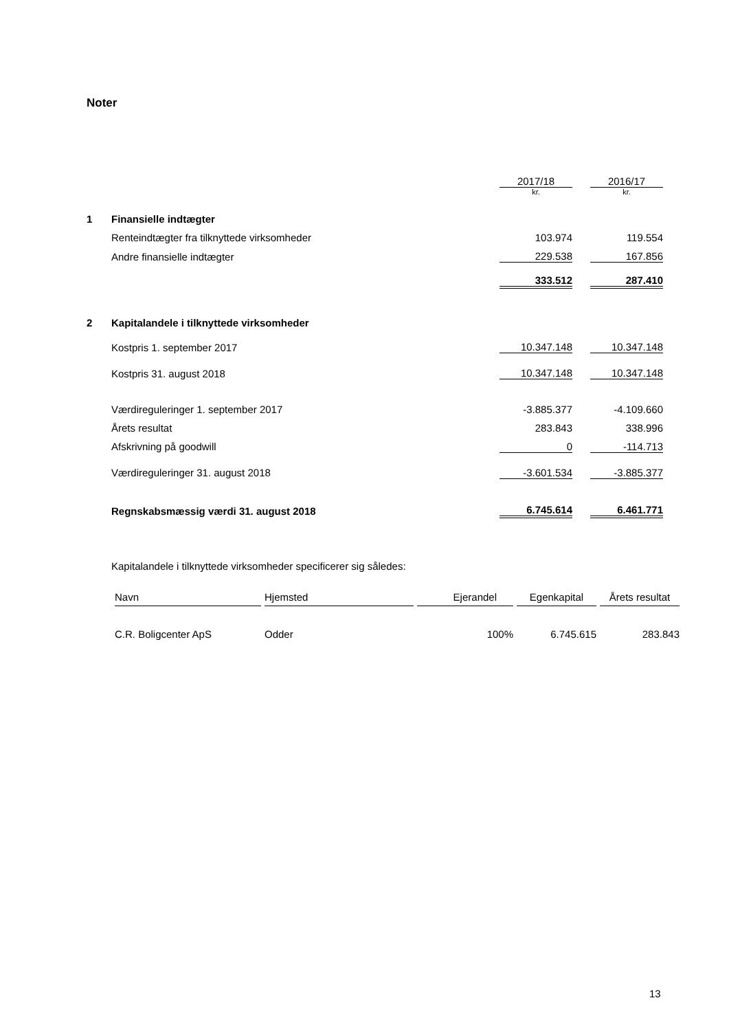Noter
| | | 2017/18 | | 2016/17 |
| | | kr. | | kr. |
| 1 | Finansielle indtægter | | | |
| | Renteindtægter fra tilknyttede virksomheder | 103.974 | | 119.554 |
| | Andre finansielle indtægter | 229.538 | | 167.856 |
| | | 333.512 | | 287.410 |
| 2 | Kapitalandele i tilknyttede virksomheder | | | |
| | Kostpris 1. september 2017 | 10.347.148 | | 10.347.148 |
| | Kostpris 31. august 2018 | 10.347.148 | | 10.347.148 |
| | Værdireguleringer 1. september 2017 | -3.885.377 | | -4.109.660 |
| | Årets resultat | 283.843 | | 338.996 |
| | Afskrivning på goodwill | 0 | | -114.713 |
| | Værdireguleringer 31. august 2018 | -3.601.534 | | -3.885.377 |
| | Regnskabsmæssig værdi 31. august 2018 | 6.745.614 | | 6.461.771 |
Kapitalandele i tilknyttede virksomheder specificerer sig således:
| Navn | Hjemsted | Ejerandel | Egenkapital | Årets resultat |
| --- | --- | --- | --- | --- |
| C.R. Boligcenter ApS | Odder | 100% | 6.745.615 | 283.843 |
13